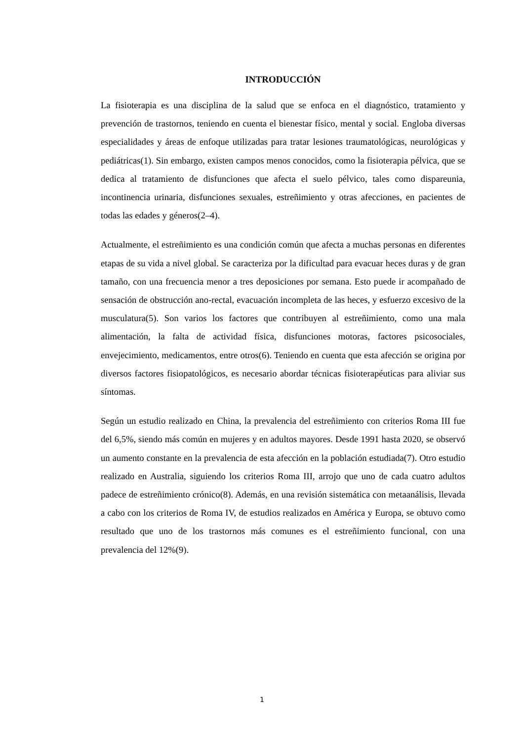INTRODUCCIÓN
La fisioterapia es una disciplina de la salud que se enfoca en el diagnóstico, tratamiento y prevención de trastornos, teniendo en cuenta el bienestar físico, mental y social. Engloba diversas especialidades y áreas de enfoque utilizadas para tratar lesiones traumatológicas, neurológicas y pediátricas(1). Sin embargo, existen campos menos conocidos, como la fisioterapia pélvica, que se dedica al tratamiento de disfunciones que afecta el suelo pélvico, tales como dispareunia, incontinencia urinaria, disfunciones sexuales, estreñimiento y otras afecciones, en pacientes de todas las edades y géneros(2–4).
Actualmente, el estreñimiento es una condición común que afecta a muchas personas en diferentes etapas de su vida a nivel global. Se caracteriza por la dificultad para evacuar heces duras y de gran tamaño, con una frecuencia menor a tres deposiciones por semana. Esto puede ir acompañado de sensación de obstrucción ano-rectal, evacuación incompleta de las heces, y esfuerzo excesivo de la musculatura(5). Son varios los factores que contribuyen al estreñimiento, como una mala alimentación, la falta de actividad física, disfunciones motoras, factores psicosociales, envejecimiento, medicamentos, entre otros(6). Teniendo en cuenta que esta afección se origina por diversos factores fisiopatológicos, es necesario abordar técnicas fisioterapéuticas para aliviar sus síntomas.
Según un estudio realizado en China, la prevalencia del estreñimiento con criterios Roma III fue del 6,5%, siendo más común en mujeres y en adultos mayores. Desde 1991 hasta 2020, se observó un aumento constante en la prevalencia de esta afección en la población estudiada(7). Otro estudio realizado en Australia, siguiendo los criterios Roma III, arrojo que uno de cada cuatro adultos padece de estreñimiento crónico(8). Además, en una revisión sistemática con metaanálisis, llevada a cabo con los criterios de Roma IV, de estudios realizados en América y Europa, se obtuvo como resultado que uno de los trastornos más comunes es el estreñimiento funcional, con una prevalencia del 12%(9).
1